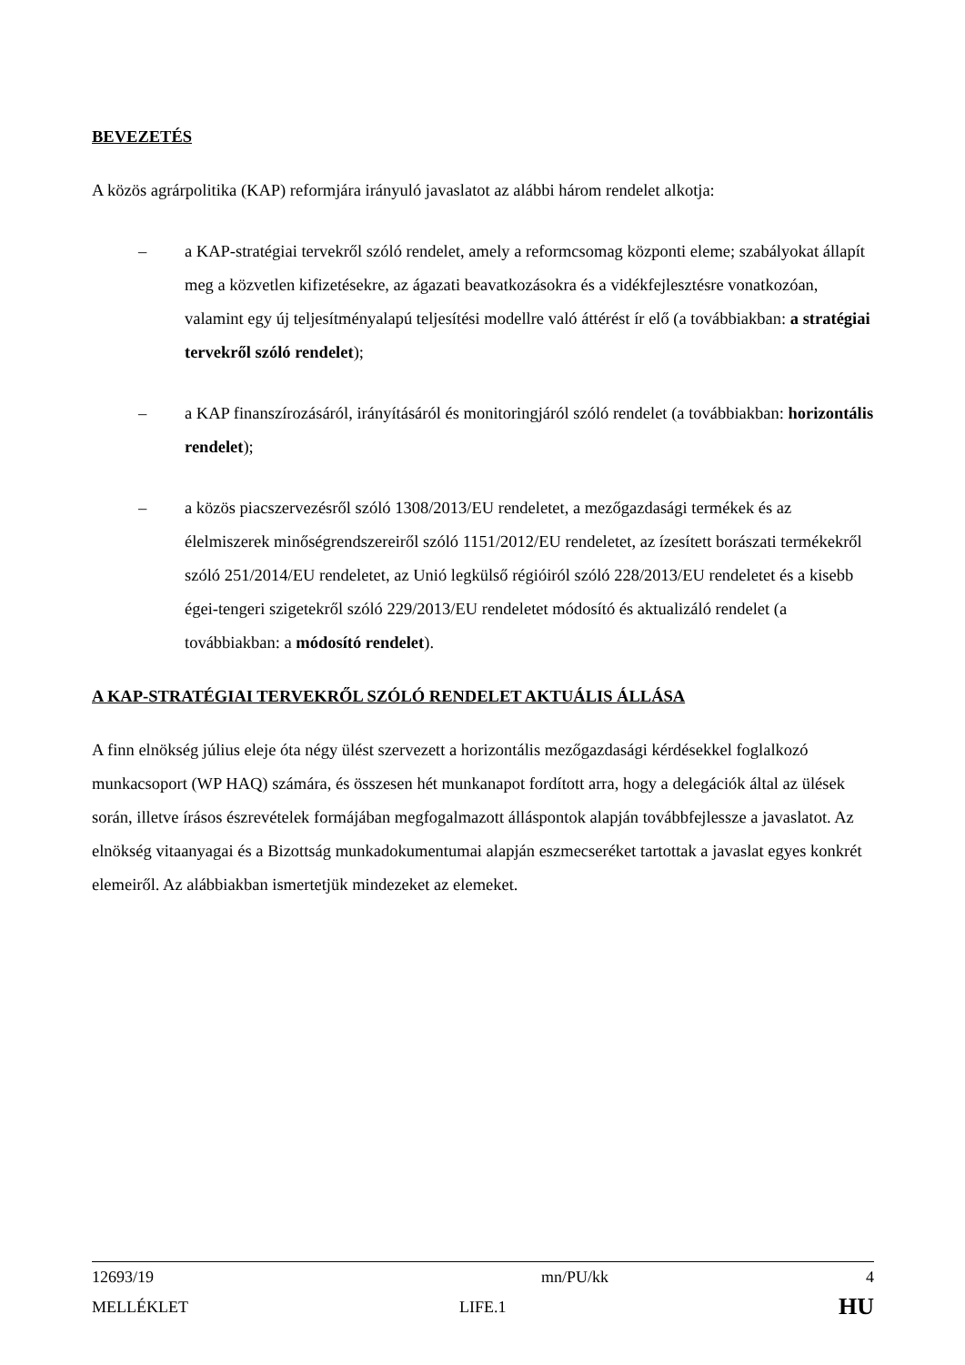BEVEZETÉS
A közös agrárpolitika (KAP) reformjára irányuló javaslatot az alábbi három rendelet alkotja:
– a KAP-stratégiai tervekről szóló rendelet, amely a reformcsomag központi eleme; szabályokat állapít meg a közvetlen kifizetésekre, az ágazati beavatkozásokra és a vidékfejlesztésre vonatkozóan, valamint egy új teljesítményalapú teljesítési modellre való áttérést ír elő (a továbbiakban: a stratégiai tervekről szóló rendelet);
– a KAP finanszírozásáról, irányításáról és monitoringjáról szóló rendelet (a továbbiakban: horizontális rendelet);
– a közös piacszervezésről szóló 1308/2013/EU rendeletet, a mezőgazdasági termékek és az élelmiszerek minőségrendszereiről szóló 1151/2012/EU rendeletet, az ízesített borászati termékekről szóló 251/2014/EU rendeletet, az Unió legkülső régióiról szóló 228/2013/EU rendeletet és a kisebb égei-tengeri szigetekről szóló 229/2013/EU rendeletet módosító és aktualizáló rendelet (a továbbiakban: a módosító rendelet).
A KAP-STRATÉGIAI TERVEKRŐL SZÓLÓ RENDELET AKTUÁLIS ÁLLÁSA
A finn elnökség július eleje óta négy ülést szervezett a horizontális mezőgazdasági kérdésekkel foglalkozó munkacsoport (WP HAQ) számára, és összesen hét munkanapot fordított arra, hogy a delegációk által az ülések során, illetve írásos észrevételek formájában megfogalmazott álláspontok alapján továbbfejlessze a javaslatot. Az elnökség vitaanyagai és a Bizottság munkadokumentumai alapján eszmecseréket tartottak a javaslat egyes konkrét elemeiről. Az alábbiakban ismertetjük mindezeket az elemeket.
| 12693/19 | mn/PU/kk | 4 |
| MELLÉKLET | LIFE.1 | HU |